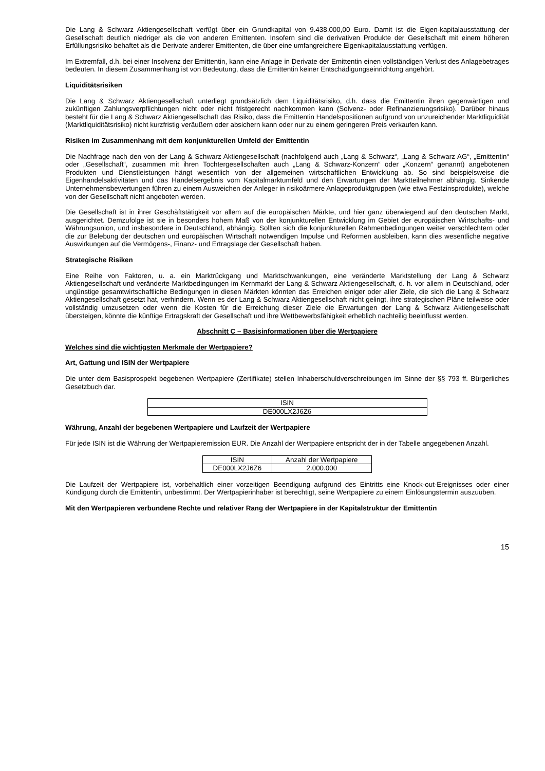Die Lang & Schwarz Aktiengesellschaft verfügt über ein Grundkapital von 9.438.000,00 Euro. Damit ist die Eigen-kapitalausstattung der Gesellschaft deutlich niedriger als die von anderen Emittenten. Insofern sind die derivativen Produkte der Gesellschaft mit einem höheren Erfüllungsrisiko behaftet als die Derivate anderer Emittenten, die über eine umfangreichere Eigenkapitalausstattung verfügen.
Im Extremfall, d.h. bei einer Insolvenz der Emittentin, kann eine Anlage in Derivate der Emittentin einen vollständigen Verlust des Anlagebetrages bedeuten. In diesem Zusammenhang ist von Bedeutung, dass die Emittentin keiner Entschädigungseinrichtung angehört.
Liquiditätsrisiken
Die Lang & Schwarz Aktiengesellschaft unterliegt grundsätzlich dem Liquiditätsrisiko, d.h. dass die Emittentin ihren gegenwärtigen und zukünftigen Zahlungsverpflichtungen nicht oder nicht fristgerecht nachkommen kann (Solvenz- oder Refinanzierungsrisiko). Darüber hinaus besteht für die Lang & Schwarz Aktiengesellschaft das Risiko, dass die Emittentin Handelspositionen aufgrund von unzureichender Marktliquidität (Marktliquiditätsrisiko) nicht kurzfristig veräußern oder absichern kann oder nur zu einem geringeren Preis verkaufen kann.
Risiken im Zusammenhang mit dem konjunkturellen Umfeld der Emittentin
Die Nachfrage nach den von der Lang & Schwarz Aktiengesellschaft (nachfolgend auch „Lang & Schwarz“, „Lang & Schwarz AG“, „Emittentin“ oder „Gesellschaft“, zusammen mit ihren Tochtergesellschaften auch „Lang & Schwarz-Konzern“ oder „Konzern“ genannt) angebotenen Produkten und Dienstleistungen hängt wesentlich von der allgemeinen wirtschaftlichen Entwicklung ab. So sind beispielsweise die Eigenhandelsaktivitäten und das Handelsergebnis vom Kapitalmarktumfeld und den Erwartungen der Marktteilnehmer abhängig. Sinkende Unternehmensbewertungen führen zu einem Ausweichen der Anleger in risikoärmere Anlageproduktgruppen (wie etwa Festzinsprodukte), welche von der Gesellschaft nicht angeboten werden.
Die Gesellschaft ist in ihrer Geschäftstätigkeit vor allem auf die europäischen Märkte, und hier ganz überwiegend auf den deutschen Markt, ausgerichtet. Demzufolge ist sie in besonders hohem Maß von der konjunkturellen Entwicklung im Gebiet der europäischen Wirtschafts- und Währungsunion, und insbesondere in Deutschland, abhängig. Sollten sich die konjunkturellen Rahmenbedingungen weiter verschlechtern oder die zur Belebung der deutschen und europäischen Wirtschaft notwendigen Impulse und Reformen ausbleiben, kann dies wesentliche negative Auswirkungen auf die Vermögens-, Finanz- und Ertragslage der Gesellschaft haben.
Strategische Risiken
Eine Reihe von Faktoren, u. a. ein Marktrückgang und Marktschwankungen, eine veränderte Marktstellung der Lang & Schwarz Aktiengesellschaft und veränderte Marktbedingungen im Kernmarkt der Lang & Schwarz Aktiengesellschaft, d. h. vor allem in Deutschland, oder ungünstige gesamtwirtschaftliche Bedingungen in diesen Märkten könnten das Erreichen einiger oder aller Ziele, die sich die Lang & Schwarz Aktiengesellschaft gesetzt hat, verhindern. Wenn es der Lang & Schwarz Aktiengesellschaft nicht gelingt, ihre strategischen Pläne teilweise oder vollständig umzusetzen oder wenn die Kosten für die Erreichung dieser Ziele die Erwartungen der Lang & Schwarz Aktiengesellschaft übersteigen, könnte die künftige Ertragskraft der Gesellschaft und ihre Wettbewerbsfähigkeit erheblich nachteilig beeinflusst werden.
Abschnitt C – Basisinformationen über die Wertpapiere
Welches sind die wichtigsten Merkmale der Wertpapiere?
Art, Gattung und ISIN der Wertpapiere
Die unter dem Basisprospekt begebenen Wertpapiere (Zertifikate) stellen Inhaberschuldverschreibungen im Sinne der §§ 793 ff. Bürgerliches Gesetzbuch dar.
| ISIN |
| DE000LX2J6Z6 |
Währung, Anzahl der begebenen Wertpapiere und Laufzeit der Wertpapiere
Für jede ISIN ist die Währung der Wertpapieremission EUR. Die Anzahl der Wertpapiere entspricht der in der Tabelle angegebenen Anzahl.
| ISIN | Anzahl der Wertpapiere |
| DE000LX2J6Z6 | 2.000.000 |
Die Laufzeit der Wertpapiere ist, vorbehaltlich einer vorzeitigen Beendigung aufgrund des Eintritts eine Knock-out-Ereignisses oder einer Kündigung durch die Emittentin, unbestimmt. Der Wertpapierinhaber ist berechtigt, seine Wertpapiere zu einem Einlösungstermin auszuüben.
Mit den Wertpapieren verbundene Rechte und relativer Rang der Wertpapiere in der Kapitalstruktur der Emittentin
15